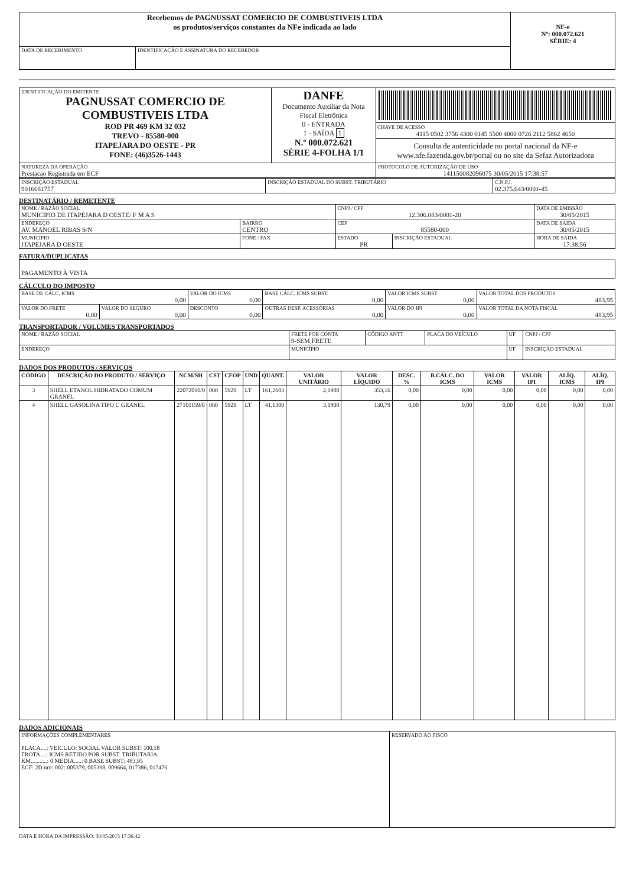| Recebemos de PAGNUSSAT COMERCIO DE COMBUSTIVEIS LTDA os produtos/serviços constantes da NFe indicada ao lado | | NF-e Nº: 000.072.621 SÉRIE: 4 |
| DATA DE RECEBIMENTO | IDENTIFICAÇÃO E ASSINATURA DO RECEBEDOR | |
| IDENTIFICAÇÃO DO EMITENTE PAGNUSSAT COMERCIO DE COMBUSTIVEIS LTDA ROD PR 469 KM 32 032 TREVO - 85580-000 ITAPEJARA DO OESTE - PR FONE: (46)3526-1443 | DANFE Documento Auxiliar da Nota Fiscal Eletrônica 0 - ENTRADA 1 - SAÍDA 1 N.º 000.072.621 SÉRIE 4-FOLHA 1/1 | CHAVE DE ACESSO 4115 0502 3756 4300 0145 5500 4000 0726 2112 5862 4650 Consulta de autenticidade no portal nacional da NF-e www.nfe.fazenda.gov.br/portal ou no site da Sefaz Autorizadora |
| NATUREZA DA OPERAÇÃO Prestacao Registrada em ECF | | PROTOCOLO DE AUTORIZAÇÃO DE USO 141150082096075 30/05/2015 17:38:57 |
| INSCRIÇÃO ESTADUAL 9016681757 | INSCRIÇÃO ESTADUAL DO SUBST. TRIBUTÁRIO | C.N.P.J. 02.375.643/0001-45 |
DESTINATÁRIO / REMETENTE
| NOME / RAZÃO SOCIAL MUNICIPIO DE ITAPEJARA D OESTE/ F M A S | | | CNPJ / CPF 12.306.083/0001-20 | | DATA DE EMISSÃO 30/05/2015 |
| ENDEREÇO AV. MANOEL RIBAS S/N | | BAIRRO CENTRO | CEP 85580-000 | | DATA DE SAIDA 30/05/2015 |
| MUNICÍPIO ITAPEJARA D OESTE | FONE / FAX | | ESTADO PR | INSCRIÇÃO ESTADUAL | HORA DE SAIDA 17:38:56 |
FATURA/DUPLICATAS
| PAGAMENTO À VISTA |
CÁLCULO DO IMPOSTO
| BASE DE CÁLC. ICMS 0,00 | | VALOR DO ICMS 0,00 | BASE CÁLC. ICMS SUBST. 0,00 | VALOR ICMS SUBST. 0,00 | VALOR TOTAL DOS PRODUTOS 483,95 |
| VALOR DO FRETE 0,00 | VALOR DO SEGURO 0,00 | DESCONTO 0,00 | OUTRAS DESP. ACESSÓRIAS 0,00 | VALOR DO IPI 0,00 | VALOR TOTAL DA NOTA FISCAL 483,95 |
TRANSPORTADOR / VOLUMES TRANSPORTADOS
| NOME / RAZÃO SOCIAL | FRETE POR CONTA 9-SEM FRETE | CÓDIGO ANTT | PLACA DO VEÍCULO | UF | CNPJ / CPF |
| ENDEREÇO | MUNICÍPIO | | | UF | INSCRIÇÃO ESTADUAL |
DADOS DOS PRODUTOS / SERVIÇOS
| CÓDIGO | DESCRIÇÃO DO PRODUTO / SERVIÇO | NCM/SH | CST | CFOP | UND | QUANT. | VALOR UNITÁRIO | VALOR LÍQUIDO | DESC. % | B.CÁLC. DO ICMS | VALOR ICMS | VALOR IPI | ALÍQ. ICMS | ALÍQ. IPI |
| --- | --- | --- | --- | --- | --- | --- | --- | --- | --- | --- | --- | --- | --- | --- |
| 3 | SHELL ETANOL HIDRATADO COMUM GRANEL | 22072010/0 | 060 | 5929 | LT | 161,2603 | 2,1900 | 353,16 | 0,00 | 0,00 | 0,00 | 0,00 | 0,00 | 0,00 |
| 4 | SHELL GASOLINA TIPO C GRANEL | 27101159/0 | 060 | 5929 | LT | 41,1300 | 3,1800 | 130,79 | 0,00 | 0,00 | 0,00 | 0,00 | 0,00 | 0,00 |
DADOS ADICIONAIS
| INFORMAÇÕES COMPLEMENTARES PLACA....: VEICULO: SOCIAL VALOR SUBST: 100,18 FROTA....: ICMS RETIDO POR SUBST. TRIBUTARIA. KM...........: 0 MEDIA.....: 0 BASE SUBST: 483,95 ECF: 2D nro: 002: 005379, 005398, 009664, 017386, 017476 | RESERVADO AO FISCO |
DATA E HORA DA IMPRESSÃO: 30/05/2015 17:36:42